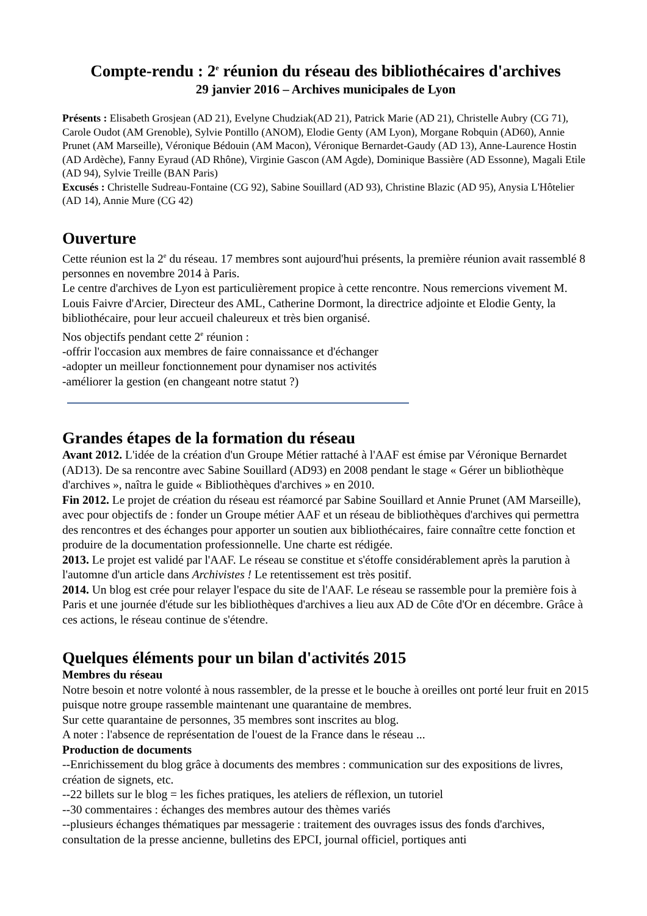Compte-rendu : 2<sup>e</sup> réunion du réseau des bibliothécaires d'archives
29 janvier 2016 – Archives municipales de Lyon
Présents : Elisabeth Grosjean (AD 21), Evelyne Chudziak(AD 21), Patrick Marie (AD 21), Christelle Aubry (CG 71), Carole Oudot (AM Grenoble), Sylvie Pontillo (ANOM), Elodie Genty (AM Lyon), Morgane Robquin (AD60), Annie Prunet (AM Marseille), Véronique Bédouin (AM Macon), Véronique Bernardet-Gaudy (AD 13), Anne-Laurence Hostin (AD Ardèche), Fanny Eyraud (AD Rhône), Virginie Gascon (AM Agde), Dominique Bassière (AD Essonne), Magali Etile (AD 94), Sylvie Treille (BAN Paris)
Excusés : Christelle Sudreau-Fontaine (CG 92), Sabine Souillard (AD 93), Christine Blazic (AD 95), Anysia L'Hôtelier (AD 14), Annie Mure (CG 42)
Ouverture
Cette réunion est la 2<sup>e</sup> du réseau. 17 membres sont aujourd'hui présents, la première réunion avait rassemblé 8 personnes en novembre 2014 à Paris.
Le centre d'archives de Lyon est particulièrement propice à cette rencontre. Nous remercions vivement M. Louis Faivre d'Arcier, Directeur des AML, Catherine Dormont, la directrice adjointe et Elodie Genty, la bibliothécaire, pour leur accueil chaleureux et très bien organisé.
Nos objectifs pendant cette 2<sup>e</sup> réunion :
-offrir l'occasion aux membres de faire connaissance et d'échanger
-adopter un meilleur fonctionnement pour dynamiser nos activités
-améliorer la gestion (en changeant notre statut ?)
Grandes étapes de la formation du réseau
Avant 2012. L'idée de la création d'un Groupe Métier rattaché à l'AAF est émise par Véronique Bernardet (AD13). De sa rencontre avec Sabine Souillard (AD93) en 2008 pendant le stage « Gérer un bibliothèque d'archives », naîtra le guide « Bibliothèques d'archives » en 2010.
Fin 2012. Le projet de création du réseau est réamorcé par Sabine Souillard et Annie Prunet (AM Marseille), avec pour objectifs de : fonder un Groupe métier AAF et un réseau de bibliothèques d'archives qui permettra des rencontres et des échanges pour apporter un soutien aux bibliothécaires, faire connaître cette fonction et produire de la documentation professionnelle. Une charte est rédigée.
2013. Le projet est validé par l'AAF. Le réseau se constitue et s'étoffe considérablement après la parution à l'automne d'un article dans Archivistes ! Le retentissement est très positif.
2014. Un blog est crée pour relayer l'espace du site de l'AAF. Le réseau se rassemble pour la première fois à Paris et une journée d'étude sur les bibliothèques d'archives a lieu aux AD de Côte d'Or en décembre. Grâce à ces actions, le réseau continue de s'étendre.
Quelques éléments pour un bilan d'activités 2015
Membres du réseau
Notre besoin et notre volonté à nous rassembler, de la presse et le bouche à oreilles ont porté leur fruit en 2015 puisque notre groupe rassemble maintenant une quarantaine de membres.
Sur cette quarantaine de personnes, 35 membres sont inscrites au blog.
A noter : l'absence de représentation de l'ouest de la France dans le réseau ...
Production de documents
--Enrichissement du blog grâce à documents des membres : communication sur des expositions de livres, création de signets, etc.
--22 billets sur le blog = les fiches pratiques, les ateliers de réflexion, un tutoriel
--30 commentaires : échanges des membres autour des thèmes variés
--plusieurs échanges thématiques par messagerie : traitement des ouvrages issus des fonds d'archives, consultation de la presse ancienne, bulletins des EPCI, journal officiel, portiques anti